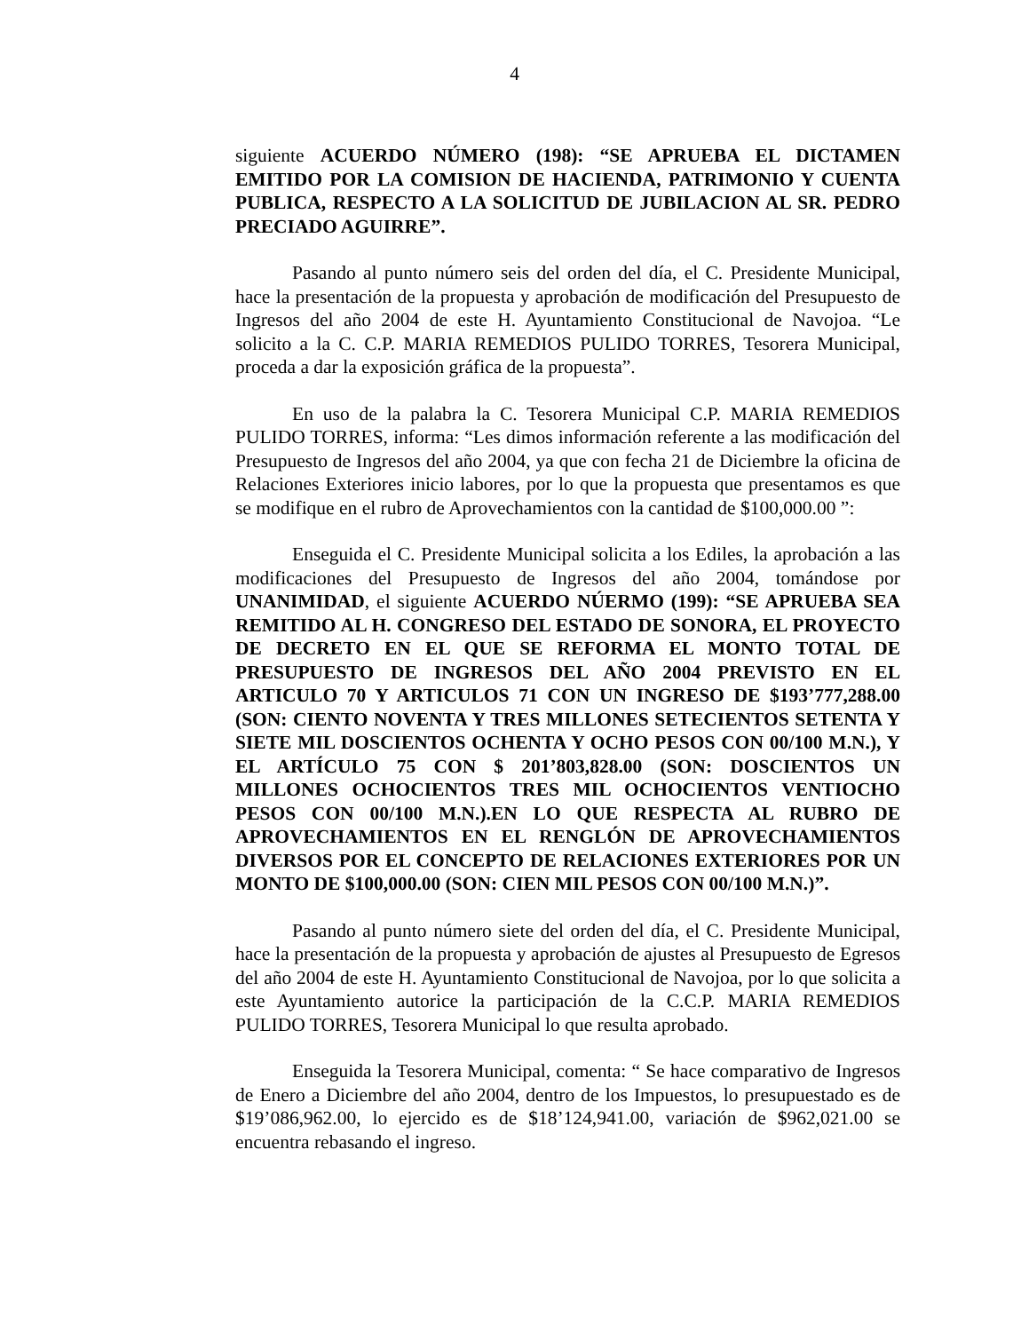4
siguiente ACUERDO NÚMERO (198): “SE APRUEBA EL DICTAMEN EMITIDO POR LA COMISION DE HACIENDA, PATRIMONIO Y CUENTA PUBLICA, RESPECTO A LA SOLICITUD DE JUBILACION AL SR. PEDRO PRECIADO AGUIRRE”.
Pasando al punto número seis del orden del día, el C. Presidente Municipal, hace la presentación de la propuesta y aprobación de modificación del Presupuesto de Ingresos del año 2004 de este H. Ayuntamiento Constitucional de Navojoa. “Le solicito a la C. C.P. MARIA REMEDIOS PULIDO TORRES, Tesorera Municipal, proceda a dar la exposición gráfica de la propuesta”.
En uso de la palabra la C. Tesorera Municipal C.P. MARIA REMEDIOS PULIDO TORRES, informa: “Les dimos información referente a las modificación del Presupuesto de Ingresos del año 2004, ya que con fecha 21 de Diciembre la oficina de Relaciones Exteriores inicio labores, por lo que la propuesta que presentamos es que se modifique en el rubro de Aprovechamientos con la cantidad de $100,000.00 ”:
Enseguida el C. Presidente Municipal solicita a los Ediles, la aprobación a las modificaciones del Presupuesto de Ingresos del año 2004, tomándose por UNANIMIDAD, el siguiente ACUERDO NÚERMO (199): “SE APRUEBA SEA REMITIDO AL H. CONGRESO DEL ESTADO DE SONORA, EL PROYECTO DE DECRETO EN EL QUE SE REFORMA EL MONTO TOTAL DE PRESUPUESTO DE INGRESOS DEL AÑO 2004 PREVISTO EN EL ARTICULO 70 Y ARTICULOS 71 CON UN INGRESO DE $193’777,288.00 (SON: CIENTO NOVENTA Y TRES MILLONES SETECIENTOS SETENTA Y SIETE MIL DOSCIENTOS OCHENTA Y OCHO PESOS CON 00/100 M.N.), Y EL ARTÍCULO 75 CON $ 201’803,828.00 (SON: DOSCIENTOS UN MILLONES OCHOCIENTOS TRES MIL OCHOCIENTOS VENTIOCHO PESOS CON 00/100 M.N.).EN LO QUE RESPECTA AL RUBRO DE APROVECHAMIENTOS EN EL RENGLÓN DE APROVECHAMIENTOS DIVERSOS POR EL CONCEPTO DE RELACIONES EXTERIORES POR UN MONTO DE $100,000.00 (SON: CIEN MIL PESOS CON 00/100 M.N.)”.
Pasando al punto número siete del orden del día, el C. Presidente Municipal, hace la presentación de la propuesta y aprobación de ajustes al Presupuesto de Egresos del año 2004 de este H. Ayuntamiento Constitucional de Navojoa, por lo que solicita a este Ayuntamiento autorice la participación de la C.C.P. MARIA REMEDIOS PULIDO TORRES, Tesorera Municipal lo que resulta aprobado.
Enseguida la Tesorera Municipal, comenta: “ Se hace comparativo de Ingresos de Enero a Diciembre del año 2004, dentro de los Impuestos, lo presupuestado es de $19’086,962.00, lo ejercido es de $18’124,941.00, variación de $962,021.00 se encuentra rebasando el ingreso.